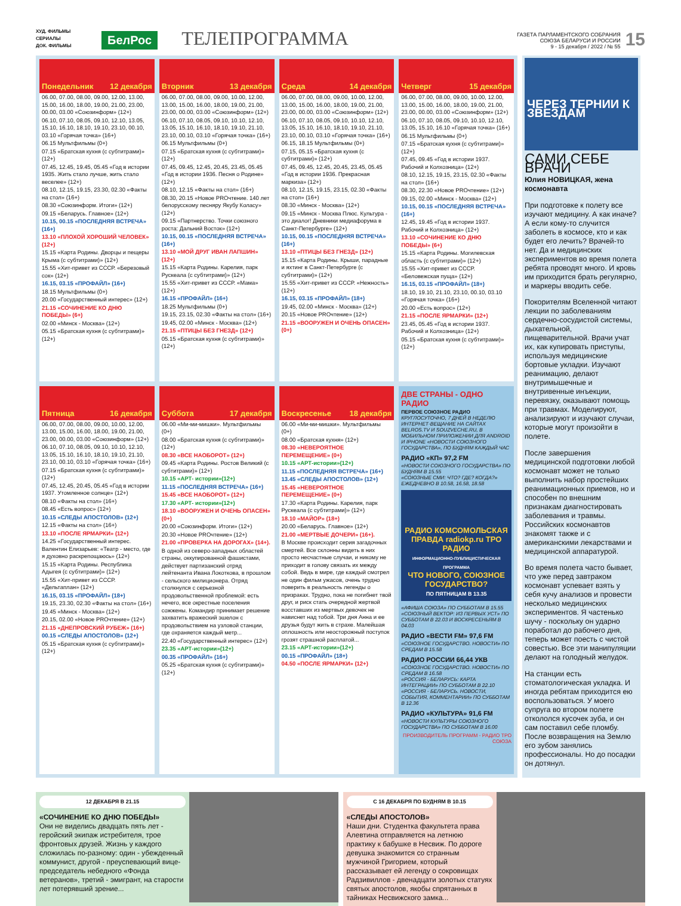ХУД. ФИЛЬМЫ
СЕРИАЛЫ
ДОК. ФИЛЬМЫ
БелРос
ТЕЛЕПРОГРАММА
ГАЗЕТА ПАРЛАМЕНТСКОГО СОБРАНИЯ
СОЮЗА БЕЛАРУСИ И РОССИИ
9 - 15 декабря / 2022 / № 55
15
Понедельник 12 декабря
06.00, 07.00, 08.00, 09.00, 12.00, 13.00, 15.00, 16.00, 18.00, 19.00, 21.00, 23.00, 00.00, 03.00 «Союзинформ» (12+)
06.10, 07.10, 08.05, 09.10, 12.10, 13.05, 15.10, 16.10, 18.10, 19.10, 23.10, 00.10, 03.10 «Горячая точка» (16+)
06.15 Мультфильмы (0+)
07.15 «Братская кухня (с субтитрами)» (12+)
07.45, 12.45, 19.45, 05.45 «Год в истории 1935. Жить стало лучше, жить стало веселее» (12+)
08.10, 12.15, 19.15, 23.30, 02.30 «Факты на стол» (16+)
08.30 «Союзинформ. Итоги» (12+)
09.15 «Беларусь. Главное» (12+)
10.15, 00.15 «ПОСЛЕДНЯЯ ВСТРЕЧА» (16+)
13.10 «ПЛОХОЙ ХОРОШИЙ ЧЕЛОВЕК» (12+)
15.15 «Карта Родины. Дворцы и пещеры Крыма (с субтитрами)» (12+)
15.55 «Хит-привет из СССР. «Березовый сок» (12+)
16.15, 03.15 «ПРОФАЙЛ» (16+)
18.15 Мультфильмы (0+)
20.00 «Государственный интерес» (12+)
21.15 «СОЧИНЕНИЕ КО ДНЮ ПОБЕДЫ» (6+)
02.00 «Минск - Москва» (12+)
05.15 «Братская кухня (с субтитрами)» (12+)
Вторник 13 декабря
06.00, 07.00, 08.00, 09.00, 10.00, 12.00, 13.00, 15.00, 16.00, 18.00, 19.00, 21.00, 23.00, 00.00, 03.00 «Союзинформ» (12+)
06.10, 07.10, 08.05, 09.10, 10.10, 12.10, 13.05, 15.10, 16.10, 18.10, 19.10, 21.10, 23.10, 00.10, 03.10 «Горячая точка» (16+)
06.15 Мультфильмы (0+)
07.15 «Братская кухня (с субтитрами)» (12+)
07.45, 09.45, 12.45, 20.45, 23.45, 05.45 «Год в истории 1936. Песня о Родине» (12+)
08.10, 12.15 «Факты на стол» (16+)
08.30, 20.15 «Новое PROчтение. 140 лет белорусскому песняру Якубу Коласу» (12+)
09.15 «Партнерство. Точки союзного роста: Дальний Восток» (12+)
10.15, 00.15 «ПОСЛЕДНЯЯ ВСТРЕЧА» (16+)
13.10 «МОЙ ДРУГ ИВАН ЛАПШИН» (12+)
15.15 «Карта Родины. Карелия, парк Рускеала (с субтитрами)» (12+)
15.55 «Хит-привет из СССР. «Мама» (12+)
16.15 «ПРОФАЙЛ» (16+)
18.25 Мультфильмы (0+)
19.15, 23.15, 02.30 «Факты на стол» (16+)
19.45, 02.00 «Минск - Москва» (12+)
21.15 «ПТИЦЫ БЕЗ ГНЕЗД» (12+)
05.15 «Братская кухня (с субтитрами)» (12+)
Среда 14 декабря
06.00, 07.00, 08.00, 09.00, 10.00, 12.00, 13.00, 15.00, 16.00, 18.00, 19.00, 21.00, 23.00, 00.00, 03.00 «Союзинформ» (12+)
06.10, 07.10, 08.05, 09.10, 10.10, 12.10, 13.05, 15.10, 16.10, 18.10, 19.10, 21.10, 23.10, 00.10, 03.10 «Горячая точка» (16+)
06.15, 18.15 Мультфильмы (0+)
07.15, 05.15 «Братская кухня (с субтитрами)» (12+)
07.45, 09.45, 12.45, 20.45, 23.45, 05.45 «Год в истории 1936. Прекрасная маркиза» (12+)
08.10, 12.15, 19.15, 23.15, 02.30 «Факты на стол» (16+)
08.30 «Минск - Москва» (12+)
09.15 «Минск - Москва Плюс. Культура - это диалог! Дневники медиафорума в Санкт-Петербурге» (12+)
10.15, 00.15 «ПОСЛЕДНЯЯ ВСТРЕЧА» (16+)
13.10 «ПТИЦЫ БЕЗ ГНЕЗД» (12+)
15.15 «Карта Родины. Крыши, парадные и яхтинг в Санкт-Петербурге (с субтитрами)» (12+)
15.55 «Хит-привет из СССР. «Нежность» (12+)
16.15, 03.15 «ПРОФАЙЛ» (18+)
19.45, 02.00 «Минск - Москва» (12+)
20.15 «Новое PROчтение» (12+)
21.15 «ВООРУЖЕН И ОЧЕНЬ ОПАСЕН» (0+)
Четверг 15 декабря
06.00, 07.00, 08.00, 09.00, 10.00, 12.00, 13.00, 15.00, 16.00, 18.00, 19.00, 21.00, 23.00, 00.00, 03.00 «Союзинформ» (12+)
06.10, 07.10, 08.05, 09.10, 10.10, 12.10, 13.05, 15.10, 16.10 «Горячая точка» (16+)
06.15 Мультфильмы (0+)
07.15 «Братская кухня (с субтитрами)» (12+)
07.45, 09.45 «Год в истории 1937. Рабочий и Колхозница» (12+)
08.10, 12.15, 19.15, 23.15, 02.30 «Факты на стол» (16+)
08.30, 22.30 «Новое PROчтение» (12+)
09.15, 02.00 «Минск - Москва» (12+)
10.15, 00.15 «ПОСЛЕДНЯЯ ВСТРЕЧА» (16+)
12.45, 19.45 «Год в истории 1937. Рабочий и Колхозница» (12+)
13.10 «СОЧИНЕНИЕ КО ДНЮ ПОБЕДЫ» (6+)
15.15 «Карта Родины. Могилевская область (с субтитрами)» (12+)
15.55 «Хит-привет из СССР. «Беловежская пуща» (12+)
16.15, 03.15 «ПРОФАЙЛ» (18+)
18.10, 19.10, 21.10, 23.10, 00.10, 03.10 «Горячая точка» (16+)
20.00 «Есть вопрос» (12+)
21.15 «ПОСЛЕ ЯРМАРКИ» (12+)
23.45, 05.45 «Год в истории 1937. Рабочий и Колхозница» (12+)
05.15 «Братская кухня (с субтитрами)» (12+)
Пятница 16 декабря
06.00, 07.00, 08.00, 09.00, 10.00, 12.00, 13.00, 15.00, 16.00, 18.00, 19.00, 21.00, 23.00, 00.00, 03.00 «Союзинформ» (12+)
06.10, 07.10, 08.05, 09.10, 10.10, 12.10, 13.05, 15.10, 16.10, 18.10, 19.10, 21.10, 23.10, 00.10, 03.10 «Горячая точка» (16+)
07.15 «Братская кухня (с субтитрами)» (12+)
07.45, 12.45, 20.45, 05.45 «Год в истории 1937. Утомленное солнце» (12+)
08.10 «Факты на стол» (16+)
08.45 «Есть вопрос» (12+)
10.15 «СЛЕДЫ АПОСТОЛОВ» (12+)
12.15 «Факты на стол» (16+)
13.10 «ПОСЛЕ ЯРМАРКИ» (12+)
14.25 «Государственный интерес. Валентин Елизарьев: «Театр - место, где я духовно раскрепощаюсь» (12+)
15.15 «Карта Родины. Республика Адыгея (с субтитрами)» (12+)
15.55 «Хит-привет из СССР. «Дельтаплан» (12+)
16.15, 03.15 «ПРОФАЙЛ» (18+)
19.15, 23.30, 02.30 «Факты на стол» (16+)
19.45 «Минск - Москва» (12+)
20.15, 02.00 «Новое PROчтение» (12+)
21.15 «ДНЕПРОВСКИЙ РУБЕЖ» (16+)
00.15 «СЛЕДЫ АПОСТОЛОВ» (12+)
05.15 «Братская кухня (с субтитрами)» (12+)
Суббота 17 декабря
06.00 «Ми-ми-мишки». Мультфильмы (0+)
08.00 «Братская кухня (с субтитрами)» (12+)
08.30 «ВСЕ НАОБОРОТ» (12+)
09.45 «Карта Родины. Ростов Великий (с субтитрами)» (12+)
10.15 «АРТ- истории»(12+)
11.15 «ПОСЛЕДНЯЯ ВСТРЕЧА» (16+)
15.45 «ВСЕ НАОБОРОТ» (12+)
17.30 «АРТ- истории»(12+)
18.10 «ВООРУЖЕН И ОЧЕНЬ ОПАСЕН» (0+)
20.00 «Союзинформ. Итоги» (12+)
20.30 «Новое PROчтение» (12+)
21.00 «ПРОВЕРКА НА ДОРОГАХ» (14+).
В одной из северо-западных областей страны, оккупированной фашистами, действует партизанский отряд лейтенанта Ивана Локоткова, в прошлом - сельского милиционера. Отряд столкнулся с серьезной продовольственной проблемой: есть нечего, все окрестные поселения сожжены. Командир принимает решение захватить вражеский эшелон с продовольствием на узловой станции, где охраняется каждый метр...
22.40 «Государственный интерес» (12+)
23.35 «АРТ-истории»(12+)
00.35 «ПРОФАЙЛ» (16+)
05.25 «Братская кухня (с субтитрами)» (12+)
Воскресенье 18 декабря
06.00 «Ми-ми-мишки». Мультфильмы (0+)
08.00 «Братская кухня» (12+)
08.30 «НЕВЕРОЯТНОЕ ПЕРЕМЕЩЕНИЕ» (0+)
10.15 «АРТ-истории»(12+)
11.15 «ПОСЛЕДНЯЯ ВСТРЕЧА» (16+)
13.45 «СЛЕДЫ АПОСТОЛОВ» (12+)
15.45 «НЕВЕРОЯТНОЕ ПЕРЕМЕЩЕНИЕ» (0+)
17.30 «Карта Родины. Карелия, парк Рускеала (с субтитрами)» (12+)
18.10 «МАЙОР» (18+)
20.00 «Беларусь. Главное» (12+)
21.00 «МЕРТВЫЕ ДОЧЕРИ» (16+).
В Москве происходит серия загадочных смертей. Все склонны видеть в них просто несчастные случаи, и никому не приходит в голову связать их между собой. Ведь в мире, где каждый смотрел не один фильм ужасов, очень трудно поверить в реальность легенды о призраках. Трудно, пока не погибнет твой друг, и риск стать очередной жертвой восставших из мертвых девочек не нависнет над тобой. Три дня Анна и ее друзья будут жить в страхе. Малейшая оплошность или неосторожный поступок грозят страшной расплатой...
23.15 «АРТ-истории»(12+)
00.15 «ПРОФАЙЛ» (18+)
04.50 «ПОСЛЕ ЯРМАРКИ» (12+)
ДВЕ СТРАНЫ - ОДНО РАДИО
ПЕРВОЕ СОЮЗНОЕ РАДИО
КРУГЛОСУТОЧНО, 7 ДНЕЙ В НЕДЕЛЮ ИНТЕРНЕТ-ВЕЩАНИЕ НА САЙТАХ BELROS.TV И SOUZVECHE.RU, В МОБИЛЬНОМ ПРИЛОЖЕНИИ ДЛЯ ANDROID И IPHONE «НОВОСТИ СОЮЗНОГО ГОСУДАРСТВА», ПО БУДНЯМ КАЖДЫЙ ЧАС
РАДИО «КП» 97,2 FM
«НОВОСТИ СОЮЗНОГО ГОСУДАРСТВА» ПО БУДНЯМ В 15.55
«СОЮЗНЫЕ СМИ: ЧТО? ГДЕ? КОГДА?» ЕЖЕДНЕВНО В 10.58, 16.58, 18.58
РАДИО КОМСОМОЛЬСКАЯ ПРАВДА radiokp.ru ТРО РАДИО
ИНФОРМАЦИОННО-ПУБЛИЦИСТИЧЕСКАЯ ПРОГРАММА
ЧТО НОВОГО, СОЮЗНОЕ ГОСУДАРСТВО?
ПО ПЯТНИЦАМ В 13.35
«АФИША СОЮЗА» ПО СУББОТАМ В 15.55
«СОЮЗНЫЙ ВЕКТОР: ИЗ ПЕРВЫХ УСТ» ПО СУББОТАМ В 22.03 И ВОСКРЕСЕНЬЯМ В 04.03
РАДИО «ВЕСТИ FM» 97,6 FM
«СОЮЗНОЕ ГОСУДАРСТВО. НОВОСТИ» ПО СРЕДАМ В 15.58
РАДИО РОССИИ 66,44 УКВ
«СОЮЗНОЕ ГОСУДАРСТВО. НОВОСТИ» ПО СРЕДАМ В 16.58
«РОССИЯ - БЕЛАРУСЬ: КАРТА ИНТЕГРАЦИИ» ПО СУББОТАМ В 22.10
«РОССИЯ - БЕЛАРУСЬ. НОВОСТИ, СОБЫТИЯ, КОММЕНТАРИИ» ПО СУББОТАМ В 12.36
РАДИО «КУЛЬТУРА» 91,6 FM
«НОВОСТИ КУЛЬТУРЫ СОЮЗНОГО ГОСУДАРСТВА» ПО СУББОТАМ В 16.00
ПРОИЗВОДИТЕЛЬ ПРОГРАММ - РАДИО ТРО СОЮЗА
ЧЕРЕЗ ТЕРНИИ К ЗВЕЗДАМ
САМИ СЕБЕ ВРАЧИ
Юлия НОВИЦКАЯ, жена космонавта
При подготовке к полету все изучают медицину. А как иначе? А если кому-то случится заболеть в космосе, кто и как будет его лечить? Врачей-то нет. Да и медицинских экспериментов во время полета ребята проводят много. И кровь им приходится брать регулярно, и маркеры вводить себе.
Покорителям Вселенной читают лекции по заболеваниям сердечно-сосудистой системы, дыхательной, пищеварительной. Врачи учат их, как купировать приступы, используя медицинские бортовые укладки. Изучают реанимацию, делают внутримышечные и внутривенные инъекции, перевязку, оказывают помощь при травмах. Моделируют, анализируют и изучают случаи, которые могут произойти в полете.
После завершения медицинской подготовки любой космонавт может не только выполнить набор простейших реанимационных приемов, но и способен по внешним признакам диагностировать заболевания и травмы. Российских космонавтов знакомят также и с американскими лекарствами и медицинской аппаратурой.
Во время полета часто бывает, что уже перед завтраком космонавт успевает взять у себя кучу анализов и провести несколько медицинских экспериментов. Я частенько шучу - поскольку он ударно поработал до рабочего дня, теперь может поесть с чистой совестью. Все эти манипуляции делают на голодный желудок.
На станции есть стоматологическая укладка. И иногда ребятам приходится ею воспользоваться. У моего супруга во втором полете откололся кусочек зуба, и он сам поставил себе пломбу. После возвращения на Землю его зубом занялись профессионалы. Но до посадки он дотянул.
12 ДЕКАБРЯ В 21.15
«СОЧИНЕНИЕ КО ДНЮ ПОБЕДЫ»
Они не виделись двадцать пять лет - геройский экипаж истребителя, трое фронтовых друзей. Жизнь у каждого сложилась по-разному: один - убежденный коммунист, другой - преуспевающий вице-председатель небедного «Фонда ветеранов», третий - эмигрант, на старости лет потерявший зрение...
С 16 ДЕКАБРЯ ПО БУДНЯМ В 10.15
«СЛЕДЫ АПОСТОЛОВ»
Наши дни. Студентка факультета права Алевтина отправляется на летнюю практику к бабушке в Несвиж. По дороге девушка знакомится со странным мужчиной Григорием, который рассказывает ей легенду о сокровищах Радзивиллов - двенадцати золотых статуях святых апостолов, якобы спрятанных в тайниках Несвижского замка...